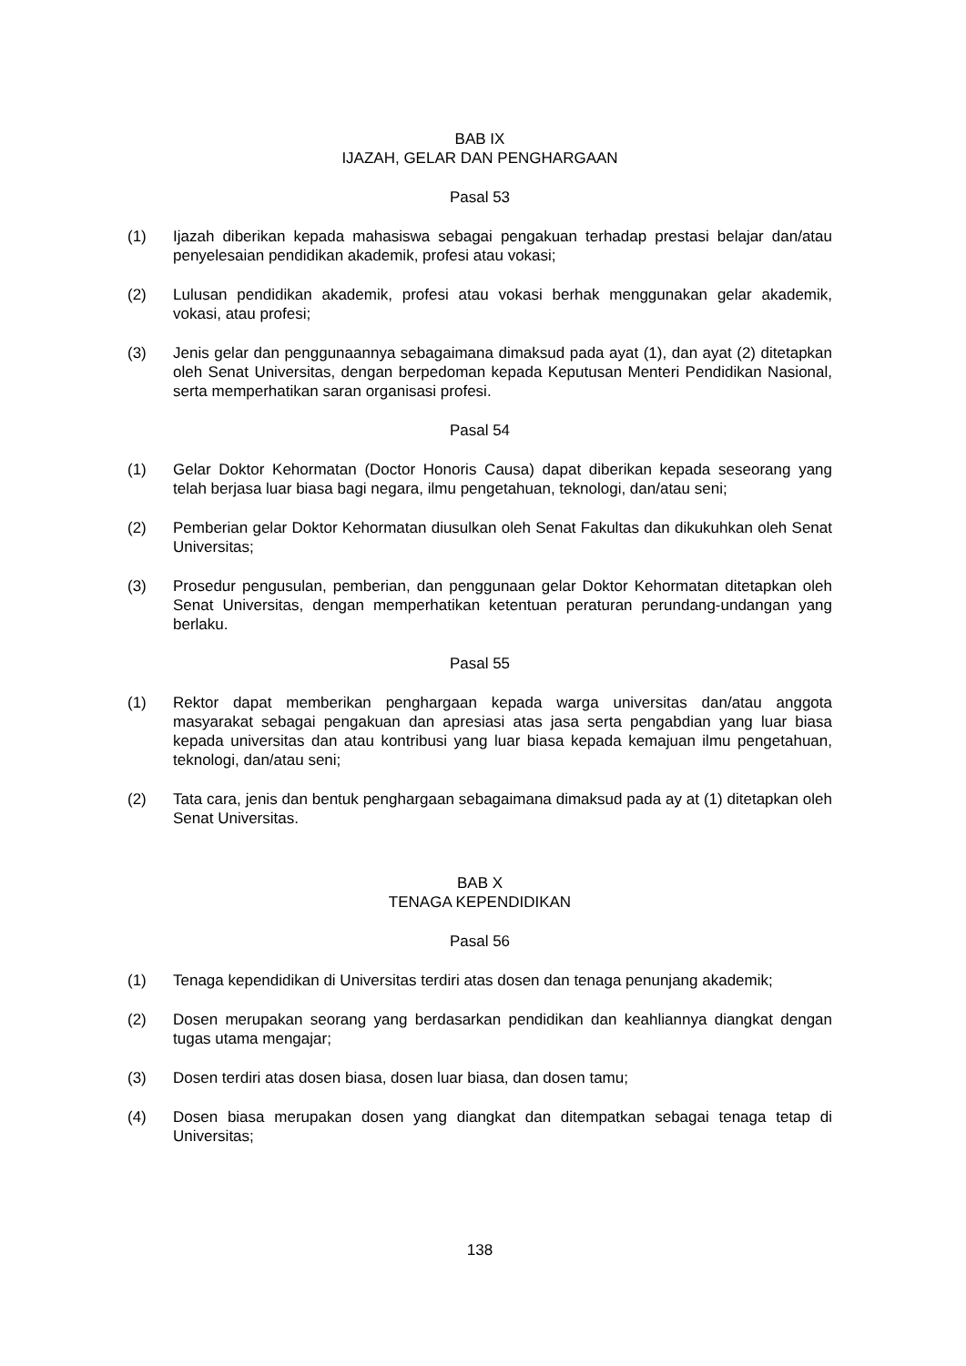BAB IX
IJAZAH, GELAR DAN PENGHARGAAN
Pasal 53
(1) Ijazah diberikan kepada mahasiswa sebagai pengakuan terhadap prestasi belajar dan/atau penyelesaian pendidikan akademik, profesi atau vokasi;
(2) Lulusan pendidikan akademik, profesi atau vokasi berhak menggunakan gelar akademik, vokasi, atau profesi;
(3) Jenis gelar dan penggunaannya sebagaimana dimaksud pada ayat (1), dan ayat (2) ditetapkan oleh Senat Universitas, dengan berpedoman kepada Keputusan Menteri Pendidikan Nasional, serta memperhatikan saran organisasi profesi.
Pasal 54
(1) Gelar Doktor Kehormatan (Doctor Honoris Causa) dapat diberikan kepada seseorang yang telah berjasa luar biasa bagi negara, ilmu pengetahuan, teknologi, dan/atau seni;
(2) Pemberian gelar Doktor Kehormatan diusulkan oleh Senat Fakultas dan dikukuhkan oleh Senat Universitas;
(3) Prosedur pengusulan, pemberian, dan penggunaan gelar Doktor Kehormatan ditetapkan oleh Senat Universitas, dengan memperhatikan ketentuan peraturan perundang-undangan yang berlaku.
Pasal 55
(1) Rektor dapat memberikan penghargaan kepada warga universitas dan/atau anggota masyarakat sebagai pengakuan dan apresiasi atas jasa serta pengabdian yang luar biasa kepada universitas dan atau kontribusi yang luar biasa kepada kemajuan ilmu pengetahuan, teknologi, dan/atau seni;
(2) Tata cara, jenis dan bentuk penghargaan sebagaimana dimaksud pada ay at (1) ditetapkan oleh Senat Universitas.
BAB X
TENAGA KEPENDIDIKAN
Pasal 56
(1) Tenaga kependidikan di Universitas terdiri atas dosen dan tenaga penunjang akademik;
(2) Dosen merupakan seorang yang berdasarkan pendidikan dan keahliannya diangkat dengan tugas utama mengajar;
(3) Dosen terdiri atas dosen biasa, dosen luar biasa, dan dosen tamu;
(4) Dosen biasa merupakan dosen yang diangkat dan ditempatkan sebagai tenaga tetap di Universitas;
138